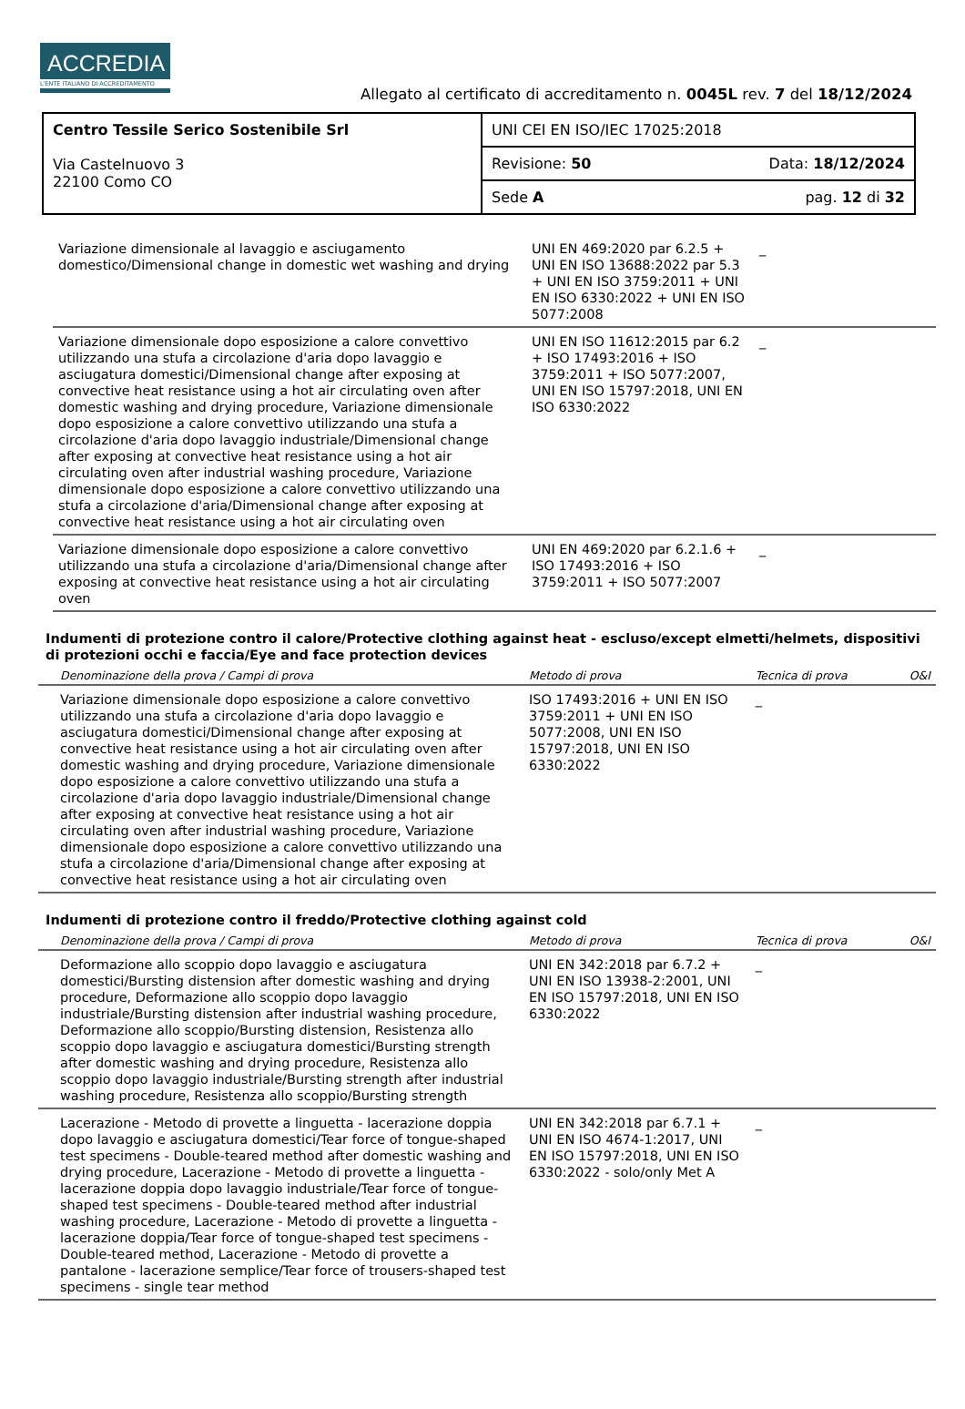ACCREDIA
L'ENTE ITALIANO DI ACCREDITAMENTO
Allegato al certificato di accreditamento n. 0045L rev. 7 del 18/12/2024
| Centro Tessile Serico Sostenibile Srl Via Castelnuovo 3 22100 Como CO | UNI CEI EN ISO/IEC 17025:2018 |
| | Revisione: 50 Data: 18/12/2024 |
| | Sede A pag. 12 di 32 |
| Variazione dimensionale al lavaggio e asciugamento domestico/Dimensional change in domestic wet washing and drying | UNI EN 469:2020 par 6.2.5 + UNI EN ISO 13688:2022 par 5.3 + UNI EN ISO 3759:2011 + UNI EN ISO 6330:2022 + UNI EN ISO 5077:2008 | _ | |
| Variazione dimensionale dopo esposizione a calore convettivo utilizzando una stufa a circolazione d'aria dopo lavaggio e asciugatura domestici/Dimensional change after exposing at convective heat resistance using a hot air circulating oven after domestic washing and drying procedure, Variazione dimensionale dopo esposizione a calore convettivo utilizzando una stufa a circolazione d'aria dopo lavaggio industriale/Dimensional change after exposing at convective heat resistance using a hot air circulating oven after industrial washing procedure, Variazione dimensionale dopo esposizione a calore convettivo utilizzando una stufa a circolazione d'aria/Dimensional change after exposing at convective heat resistance using a hot air circulating oven | UNI EN ISO 11612:2015 par 6.2 + ISO 17493:2016 + ISO 3759:2011 + ISO 5077:2007, UNI EN ISO 15797:2018, UNI EN ISO 6330:2022 | _ | |
| Variazione dimensionale dopo esposizione a calore convettivo utilizzando una stufa a circolazione d'aria/Dimensional change after exposing at convective heat resistance using a hot air circulating oven | UNI EN 469:2020 par 6.2.1.6 + ISO 17493:2016 + ISO 3759:2011 + ISO 5077:2007 | _ | |
Indumenti di protezione contro il calore/Protective clothing against heat - escluso/except elmetti/helmets, dispositivi di protezioni occhi e faccia/Eye and face protection devices
| Denominazione della prova / Campi di prova | Metodo di prova | Tecnica di prova | O&I |
| --- | --- | --- | --- |
| Variazione dimensionale dopo esposizione a calore convettivo utilizzando una stufa a circolazione d'aria dopo lavaggio e asciugatura domestici/Dimensional change after exposing at convective heat resistance using a hot air circulating oven after domestic washing and drying procedure, Variazione dimensionale dopo esposizione a calore convettivo utilizzando una stufa a circolazione d'aria dopo lavaggio industriale/Dimensional change after exposing at convective heat resistance using a hot air circulating oven after industrial washing procedure, Variazione dimensionale dopo esposizione a calore convettivo utilizzando una stufa a circolazione d'aria/Dimensional change after exposing at convective heat resistance using a hot air circulating oven | ISO 17493:2016 + UNI EN ISO 3759:2011 + UNI EN ISO 5077:2008, UNI EN ISO 15797:2018, UNI EN ISO 6330:2022 | _ | |
Indumenti di protezione contro il freddo/Protective clothing against cold
| Denominazione della prova / Campi di prova | Metodo di prova | Tecnica di prova | O&I |
| --- | --- | --- | --- |
| Deformazione allo scoppio dopo lavaggio e asciugatura domestici/Bursting distension after domestic washing and drying procedure, Deformazione allo scoppio dopo lavaggio industriale/Bursting distension after industrial washing procedure, Deformazione allo scoppio/Bursting distension, Resistenza allo scoppio dopo lavaggio e asciugatura domestici/Bursting strength after domestic washing and drying procedure, Resistenza allo scoppio dopo lavaggio industriale/Bursting strength after industrial washing procedure, Resistenza allo scoppio/Bursting strength | UNI EN 342:2018 par 6.7.2 + UNI EN ISO 13938-2:2001, UNI EN ISO 15797:2018, UNI EN ISO 6330:2022 | _ | |
| Lacerazione - Metodo di provette a linguetta - lacerazione doppia dopo lavaggio e asciugatura domestici/Tear force of tongue-shaped test specimens - Double-teared method after domestic washing and drying procedure, Lacerazione - Metodo di provette a linguetta - lacerazione doppia dopo lavaggio industriale/Tear force of tongue-shaped test specimens - Double-teared method after industrial washing procedure, Lacerazione - Metodo di provette a linguetta - lacerazione doppia/Tear force of tongue-shaped test specimens - Double-teared method, Lacerazione - Metodo di provette a pantalone - lacerazione semplice/Tear force of trousers-shaped test specimens - single tear method | UNI EN 342:2018 par 6.7.1 + UNI EN ISO 4674-1:2017, UNI EN ISO 15797:2018, UNI EN ISO 6330:2022 - solo/only Met A | _ | |